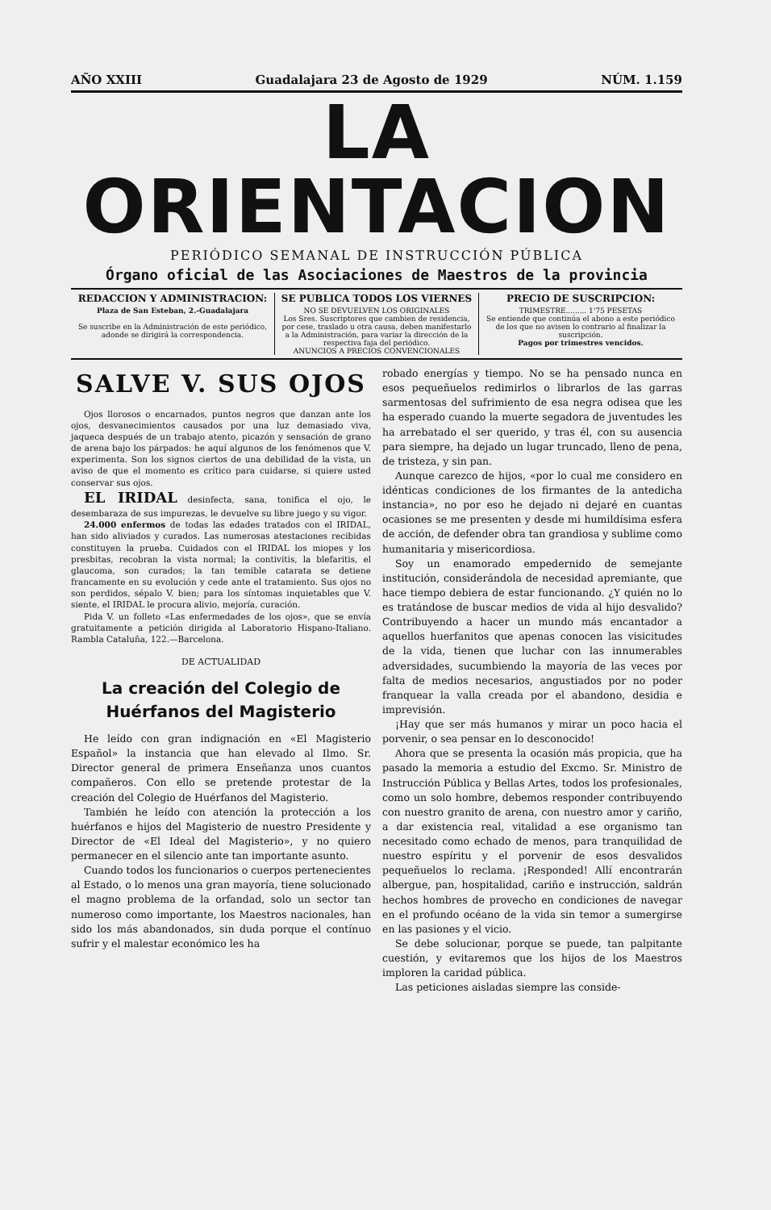AÑO XXIII Guadalajara 23 de Agosto de 1929 NÚM. 1.159
LA ORIENTACION
PERIÓDICO SEMANAL DE INSTRUCCIÓN PÚBLICA
Órgano oficial de las Asociaciones de Maestros de la provincia
REDACCION Y ADMINISTRACION:
Plaza de San Esteban, 2.-Guadalajara
Se suscribe en la Administración de este periódico, adonde se dirigirá la correspondencia.
SE PUBLICA TODOS LOS VIERNES
NO SE DEVUELVEN LOS ORIGINALES
Los Sres. Suscriptores que cambien de residencia, por cese, traslado u otra causa, deben manifestarlo a la Administración, para variar la dirección de la respectiva faja del periódico.
ANUNCIOS A PRECIOS CONVENCIONALES
PRECIO DE SUSCRIPCION:
TRIMESTRE......... 1'75 PESETAS
Se entiende que continúa el abono a este periódico de los que no avisen lo contrario al finalizar la suscripción.
Pagos por trimestres vencidos.
SALVE V. SUS OJOS
Ojos llorosos o encarnados, puntos negros que danzan ante los ojos, desvanecimientos causados por una luz demasiado viva, jaqueca después de un trabajo atento, picazón y sensación de grano de arena bajo los párpados: he aquí algunos de los fenómenos que V. experimenta. Son los signos ciertos de una debilidad de la vista, un aviso de que el momento es crítico para cuidarse, si quiere usted conservar sus ojos.
EL IRIDAL desinfecta, sana, tonifica el ojo, le desembaraza de sus impurezas, le devuelve su libre juego y su vigor.
24.000 enfermos de todas las edades tratados con el IRIDAL, han sido aliviados y curados. Las numerosas atestaciones recibidas constituyen la prueba. Cuidados con el IRIDAL los miopes y los presbitas, recobran la vista normal; la contivitis, la blefaritis, el glaucoma, son curados; la tan temible catarata se detiene francamente en su evolución y cede ante el tratamiento. Sus ojos no son perdidos, sépalo V. bien; para los síntomas inquietables que V. siente, el IRIDAL le procura alivio, mejoría, curación.
Pida V. un folleto «Las enfermedades de los ojos», que se envía gratuitamente a petición dirigida al Laboratorio Hispano-Italiano. Rambla Cataluña, 122.—Barcelona.
DE ACTUALIDAD
La creación del Colegio de Huérfanos del Magisterio
He leído con gran indignación en «El Magisterio Español» la instancia que han elevado al Ilmo. Sr. Director general de primera Enseñanza unos cuantos compañeros. Con ello se pretende protestar de la creación del Colegio de Huérfanos del Magisterio.
También he leído con atención la protección a los huérfanos e hijos del Magisterio de nuestro Presidente y Director de «El Ideal del Magisterio», y no quiero permanecer en el silencio ante tan importante asunto.
Cuando todos los funcionarios o cuerpos pertenecientes al Estado, o lo menos una gran mayoría, tiene solucionado el magno problema de la orfandad, solo un sector tan numeroso como importante, los Maestros nacionales, han sido los más abandonados, sin duda porque el contínuo sufrir y el malestar económico les ha
robado energías y tiempo. No se ha pensado nunca en esos pequeñuelos redimirlos o librarlos de las garras sarmentosas del sufrimiento de esa negra odisea que les ha esperado cuando la muerte segadora de juventudes les ha arrebatado el ser querido, y tras él, con su ausencia para siempre, ha dejado un lugar truncado, lleno de pena, de tristeza, y sin pan.
Aunque carezco de hijos, «por lo cual me considero en idénticas condiciones de los firmantes de la antedicha instancia», no por eso he dejado ni dejaré en cuantas ocasiones se me presenten y desde mi humildísima esfera de acción, de defender obra tan grandiosa y sublime como humanitaria y misericordiosa.
Soy un enamorado empedernido de semejante institución, considerándola de necesidad apremiante, que hace tiempo debiera de estar funcionando. ¿Y quién no lo es tratándose de buscar medios de vida al hijo desvalido? Contribuyendo a hacer un mundo más encantador a aquellos huerfanitos que apenas conocen las visicitudes de la vida, tienen que luchar con las innumerables adversidades, sucumbiendo la mayoría de las veces por falta de medios necesarios, angustiados por no poder franquear la valla creada por el abandono, desidia e imprevisión.
¡Hay que ser más humanos y mirar un poco hacia el porvenir, o sea pensar en lo desconocido!
Ahora que se presenta la ocasión más propicia, que ha pasado la memoria a estudio del Excmo. Sr. Ministro de Instrucción Pública y Bellas Artes, todos los profesionales, como un solo hombre, debemos responder contribuyendo con nuestro granito de arena, con nuestro amor y cariño, a dar existencia real, vitalidad a ese organismo tan necesitado como echado de menos, para tranquilidad de nuestro espíritu y el porvenir de esos desvalidos pequeñuelos lo reclama. ¡Responded! Allí encontrarán albergue, pan, hospitalidad, cariño e instrucción, saldrán hechos hombres de provecho en condiciones de navegar en el profundo océano de la vida sin temor a sumergirse en las pasiones y el vicio.
Se debe solucionar, porque se puede, tan palpitante cuestión, y evitaremos que los hijos de los Maestros imploren la caridad pública.
Las peticiones aisladas siempre las conside-